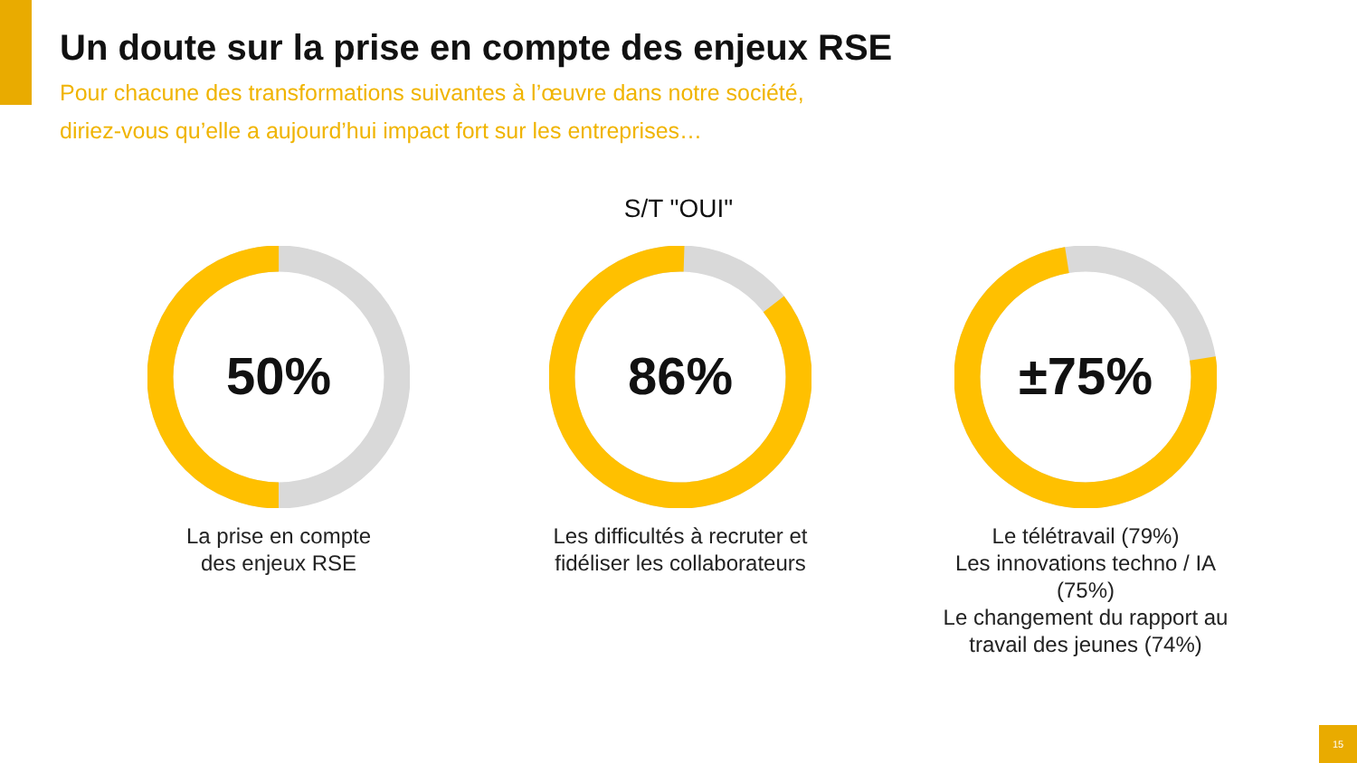Un doute sur la prise en compte des enjeux RSE
Pour chacune des transformations suivantes à l’œuvre dans notre société,
diriez-vous qu’elle a aujourd’hui impact fort sur les entreprises…
S/T "OUI"
50%
La prise en compte
des enjeux RSE
86%
Les difficultés à recruter et
fidéliser les collaborateurs
±75%
Le télétravail (79%)
Les innovations techno / IA (75%)
Le changement du rapport au
travail des jeunes (74%)
15